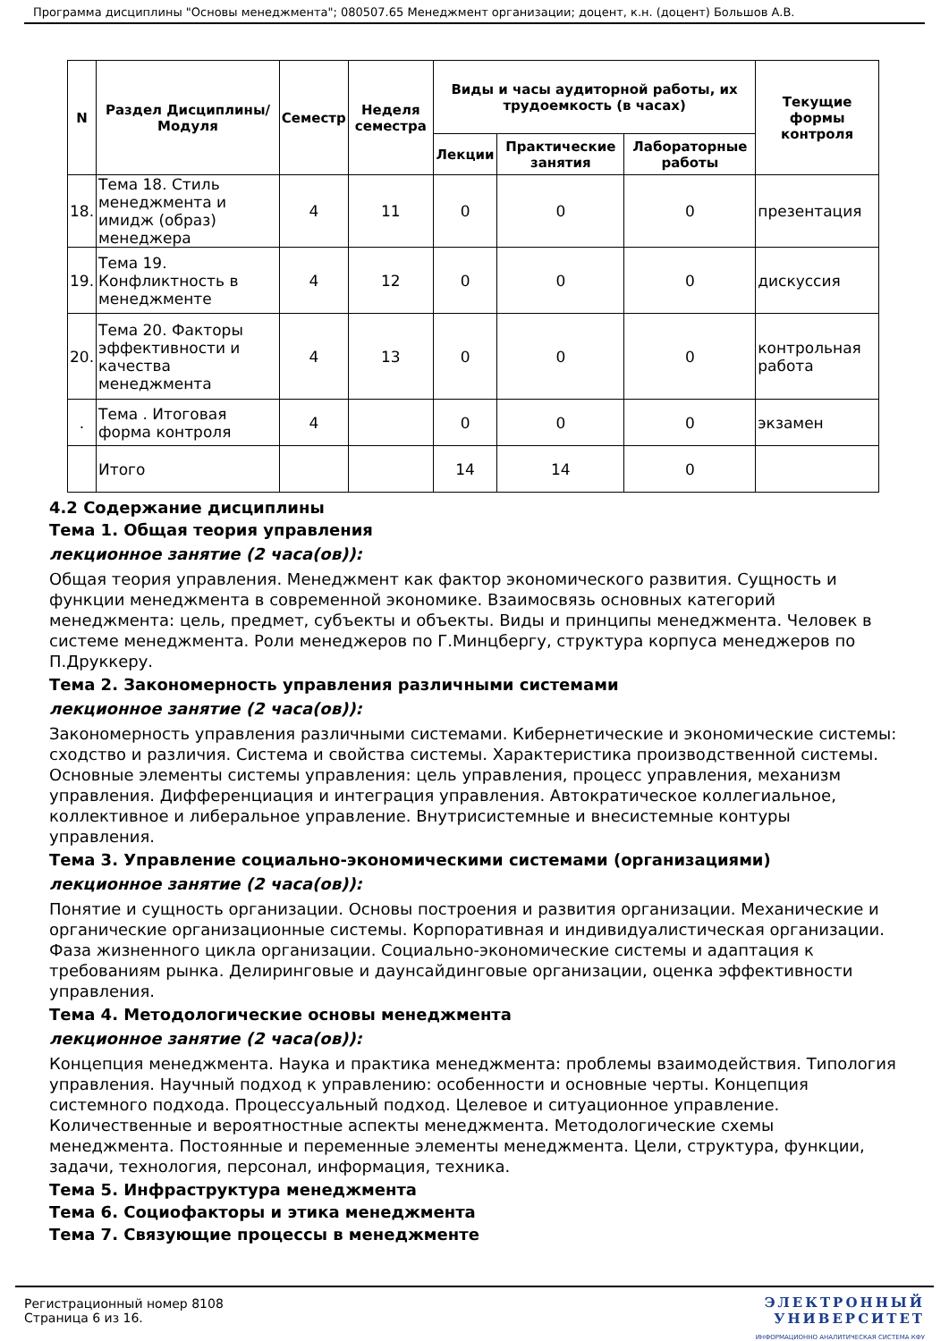Программа дисциплины "Основы менеджмента"; 080507.65 Менеджмент организации; доцент, к.н. (доцент) Большов А.В.
| N | Раздел Дисциплины/ Модуля | Семестр | Неделя семестра | Виды и часы аудиторной работы, их трудоемкость (в часах) | | | Текущие формы контроля |
| --- | --- | --- | --- | --- | --- | --- | --- |
| | | | | Лекции | Практические занятия | Лабораторные работы | |
| 18. | Тема 18. Стиль менеджмента и имидж (образ) менеджера | 4 | 11 | 0 | 0 | 0 | презентация |
| 19. | Тема 19. Конфликтность в менеджменте | 4 | 12 | 0 | 0 | 0 | дискуссия |
| 20. | Тема 20. Факторы эффективности и качества менеджмента | 4 | 13 | 0 | 0 | 0 | контрольная работа |
| . | Тема . Итоговая форма контроля | 4 | | 0 | 0 | 0 | экзамен |
| | Итого | | | 14 | 14 | 0 | |
4.2 Содержание дисциплины
Тема 1. Общая теория управления
лекционное занятие (2 часа(ов)):
Общая теория управления. Менеджмент как фактор экономического развития. Сущность и функции менеджмента в современной экономике. Взаимосвязь основных категорий менеджмента: цель, предмет, субъекты и объекты. Виды и принципы менеджмента. Человек в системе менеджмента. Роли менеджеров по Г.Минцбергу, структура корпуса менеджеров по П.Друккеру.
Тема 2. Закономерность управления различными системами
лекционное занятие (2 часа(ов)):
Закономерность управления различными системами. Кибернетические и экономические системы: сходство и различия. Система и свойства системы. Характеристика производственной системы. Основные элементы системы управления: цель управления, процесс управления, механизм управления. Дифференциация и интеграция управления. Автократическое коллегиальное, коллективное и либеральное управление. Внутрисистемные и внесистемные контуры управления.
Тема 3. Управление социально-экономическими системами (организациями)
лекционное занятие (2 часа(ов)):
Понятие и сущность организации. Основы построения и развития организации. Механические и органические организационные системы. Корпоративная и индивидуалистическая организации. Фаза жизненного цикла организации. Социально-экономические системы и адаптация к требованиям рынка. Делиринговые и даунсайдинговые организации, оценка эффективности управления.
Тема 4. Методологические основы менеджмента
лекционное занятие (2 часа(ов)):
Концепция менеджмента. Наука и практика менеджмента: проблемы взаимодействия. Типология управления. Научный подход к управлению: особенности и основные черты. Концепция системного подхода. Процессуальный подход. Целевое и ситуационное управление. Количественные и вероятностные аспекты менеджмента. Методологические схемы менеджмента. Постоянные и переменные элементы менеджмента. Цели, структура, функции, задачи, технология, персонал, информация, техника.
Тема 5. Инфраструктура менеджмента
Тема 6. Социофакторы и этика менеджмента
Тема 7. Связующие процессы в менеджменте
Регистрационный номер 8108
Страница 6 из 16.
ЭЛЕКТРОННЫЙ
УНИВЕРСИТЕТ
ИНФОРМАЦИОННО АНАЛИТИЧЕСКАЯ СИСТЕМА КФУ